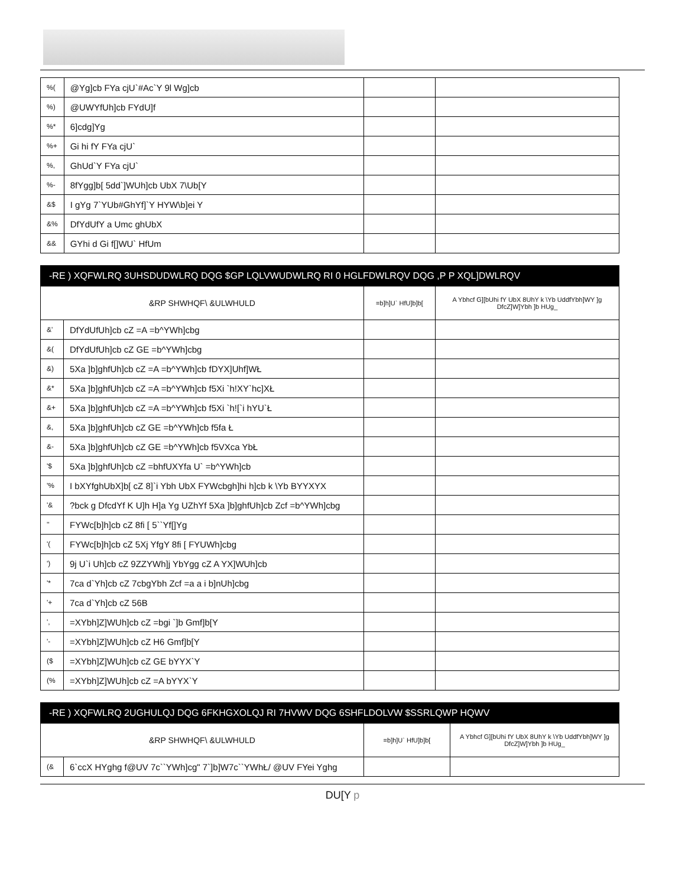| %( | @Yg]cb FYa cjU`#Ac`Y 9l Wg]cb | | |
| %) | @UWYfUh]cb FYdU]f | | |
| %* | 6]cdg]Yg | | |
| %+ | Gi hi fY FYa cjU` | | |
| %, | GhUd`Y FYa cjU` | | |
| %- | 8fYgg]b[ 5dd`]WUh]cb UbX 7\Ub[Y | | |
| &$ | I gYg 7`YUb#GhYf]`Y HYW\b]ei Y | | |
| &% | DfYdUfY a Umc ghUbX | | |
| && | GYhi d Gi f[]WU` HfUm | | |
| -RE ) XQFWLRQ 3UHSDUDWLRQ DQG $GP LQLVWUDWLRQ RI 0 HGLFDWLRQV DQG ,P P XQL]DWLRQV | | | |
| --- | --- | --- | --- |
| &RP SHWHQF\ &ULWHULD | | =b]h]U` HfU]b]b[ | A Ybhcf G][bUhi fY UbX 8UhY k \Yb UddfYbh]WY ]g DfcZ]W]Ybh ]b HUg_ |
| &' | DfYdUfUh]cb cZ =A =b^YWh]cbg | | |
| &( | DfYdUfUh]cb cZ GE =b^YWh]cbg | | |
| &) | 5Xa ]b]ghfUh]cb cZ =A =b^YWh]cb fDYX]Uhf]WŁ | | |
| &* | 5Xa ]b]ghfUh]cb cZ =A =b^YWh]cb f5Xi `h!XY`hc]XŁ | | |
| &+ | 5Xa ]b]ghfUh]cb cZ =A =b^YWh]cb f5Xi `h![`i hYU`Ł | | |
| &, | 5Xa ]b]ghfUh]cb cZ GE =b^YWh]cb f5fa Ł | | |
| &- | 5Xa ]b]ghfUh]cb cZ GE =b^YWh]cb f5VXca YbŁ | | |
| '$ | 5Xa ]b]ghfUh]cb cZ =bhfUXYfa U` =b^YWh]cb | | |
| '% | I bXYfghUbX]b[ cZ 8]`i Ybh UbX FYWcbgh]hi h]cb k \Yb BYYXYX | | |
| '& | ?bck g DfcdYf K U]h H]a Yg UZhYf 5Xa ]b]ghfUh]cb Zcf =b^YWh]cbg | | |
| '' | FYWc[b]h]cb cZ 8fi [ 5``Yf[]Yg | | |
| '( | FYWc[b]h]cb cZ 5Xj YfgY 8fi [ FYUWh]cbg | | |
| ') | 9j U`i Uh]cb cZ 9ZZYWh]j YbYgg cZ A YX]WUh]cb | | |
| '* | 7ca d`Yh]cb cZ 7cbgYbh Zcf =a a i b]nUh]cbg | | |
| '+ | 7ca d`Yh]cb cZ 56B | | |
| ', | =XYbh]Z]WUh]cb cZ =bgi `]b Gmf]b[Y | | |
| '- | =XYbh]Z]WUh]cb cZ H6 Gmf]b[Y | | |
| ($ | =XYbh]Z]WUh]cb cZ GE bYYX`Y | | |
| (% | =XYbh]Z]WUh]cb cZ =A bYYX`Y | | |
| -RE ) XQFWLRQ 2UGHULQJ DQG 6FKHGXOLQJ RI 7HVWV DQG 6SHFLDOLVW $SSRLQWP HQWV | | | |
| --- | --- | --- | --- |
| &RP SHWHQF\ &ULWHULD | | =b]h]U` HfU]b]b[ | A Ybhcf G][bUhi fY UbX 8UhY k \Yb UddfYbh]WY ]g DfcZ]W]Ybh ]b HUg_ |
| (& | 6`ccX HYghg f@UV 7c``YWh]cg" 7`]b]W7c``YWhŁ/ @UV FYei Yghg | | |
DU[Y p